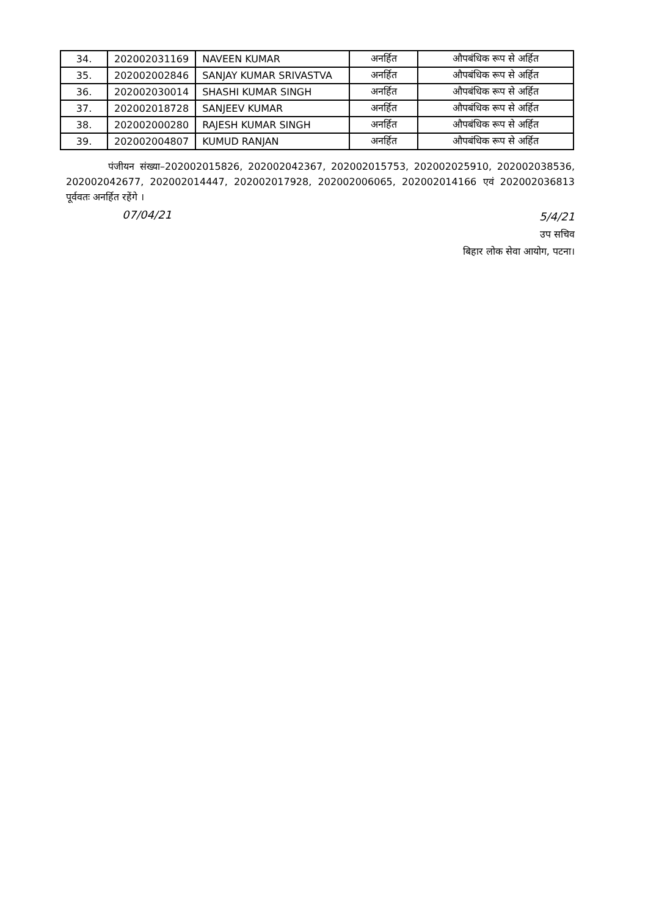| 34. | 202002031169 | NAVEEN KUMAR | अनर्हित | औपबंधिक रूप से अर्हित |
| 35. | 202002002846 | SANJAY KUMAR SRIVASTVA | अनर्हित | औपबंधिक रूप से अर्हित |
| 36. | 202002030014 | SHASHI KUMAR SINGH | अनर्हित | औपबंधिक रूप से अर्हित |
| 37. | 202002018728 | SANJEEV KUMAR | अनर्हित | औपबंधिक रूप से अर्हित |
| 38. | 202002000280 | RAJESH KUMAR SINGH | अनर्हित | औपबंधिक रूप से अर्हित |
| 39. | 202002004807 | KUMUD RANJAN | अनर्हित | औपबंधिक रूप से अर्हित |
पंजीयन संख्या–202002015826, 202002042367, 202002015753, 202002025910, 202002038536, 202002042677, 202002014447, 202002017928, 202002006065, 202002014166 एवं 202002036813 पूर्ववतः अनर्हित रहेंगे ।
07/04/21
5/4/21
उप सचिव
बिहार लोक सेवा आयोग, पटना।